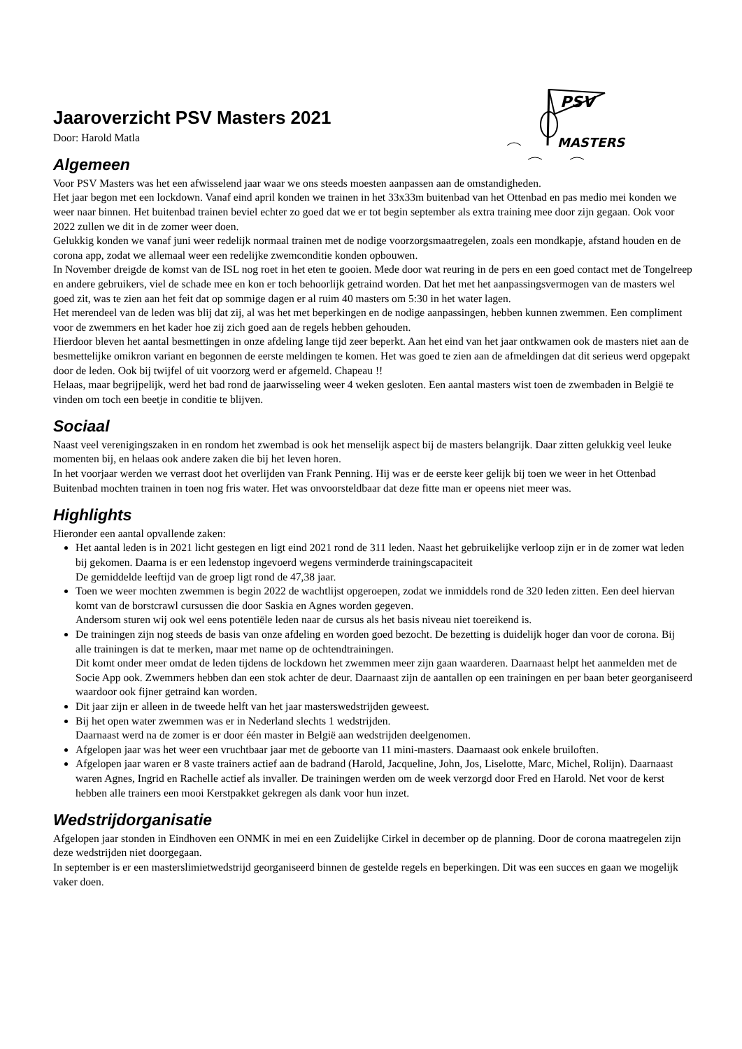PSV
MASTERS
Jaaroverzicht PSV Masters 2021
Door: Harold Matla
Algemeen
Voor PSV Masters was het een afwisselend jaar waar we ons steeds moesten aanpassen aan de omstandigheden.
Het jaar begon met een lockdown. Vanaf eind april konden we trainen in het 33x33m buitenbad van het Ottenbad en pas medio mei konden we weer naar binnen. Het buitenbad trainen beviel echter zo goed dat we er tot begin september als extra training mee door zijn gegaan. Ook voor 2022 zullen we dit in de zomer weer doen.
Gelukkig konden we vanaf juni weer redelijk normaal trainen met de nodige voorzorgsmaatregelen, zoals een mondkapje, afstand houden en de corona app, zodat we allemaal weer een redelijke zwemconditie konden opbouwen.
In November dreigde de komst van de ISL nog roet in het eten te gooien. Mede door wat reuring in de pers en een goed contact met de Tongelreep en andere gebruikers, viel de schade mee en kon er toch behoorlijk getraind worden. Dat het met het aanpassingsvermogen van de masters wel goed zit, was te zien aan het feit dat op sommige dagen er al ruim 40 masters om 5:30 in het water lagen.
Het merendeel van de leden was blij dat zij, al was het met beperkingen en de nodige aanpassingen, hebben kunnen zwemmen. Een compliment voor de zwemmers en het kader hoe zij zich goed aan de regels hebben gehouden.
Hierdoor bleven het aantal besmettingen in onze afdeling lange tijd zeer beperkt. Aan het eind van het jaar ontkwamen ook de masters niet aan de besmettelijke omikron variant en begonnen de eerste meldingen te komen. Het was goed te zien aan de afmeldingen dat dit serieus werd opgepakt door de leden. Ook bij twijfel of uit voorzorg werd er afgemeld. Chapeau !!
Helaas, maar begrijpelijk, werd het bad rond de jaarwisseling weer 4 weken gesloten. Een aantal masters wist toen de zwembaden in België te vinden om toch een beetje in conditie te blijven.
Sociaal
Naast veel verenigingszaken in en rondom het zwembad is ook het menselijk aspect bij de masters belangrijk. Daar zitten gelukkig veel leuke momenten bij, en helaas ook andere zaken die bij het leven horen.
In het voorjaar werden we verrast doot het overlijden van Frank Penning. Hij was er de eerste keer gelijk bij toen we weer in het Ottenbad Buitenbad mochten trainen in toen nog fris water. Het was onvoorsteldbaar dat deze fitte man er opeens niet meer was.
Highlights
Hieronder een aantal opvallende zaken:
Het aantal leden is in 2021 licht gestegen en ligt eind 2021 rond de 311 leden. Naast het gebruikelijke verloop zijn er in de zomer wat leden bij gekomen. Daarna is er een ledenstop ingevoerd wegens verminderde trainingscapaciteit
De gemiddelde leeftijd van de groep ligt rond de 47,38 jaar.
Toen we weer mochten zwemmen is begin 2022 de wachtlijst opgeroepen, zodat we inmiddels rond de 320 leden zitten. Een deel hiervan komt van de borstcrawl cursussen die door Saskia en Agnes worden gegeven.
Andersom sturen wij ook wel eens potentiële leden naar de cursus als het basis niveau niet toereikend is.
De trainingen zijn nog steeds de basis van onze afdeling en worden goed bezocht. De bezetting is duidelijk hoger dan voor de corona. Bij alle trainingen is dat te merken, maar met name op de ochtendtrainingen.
Dit komt onder meer omdat de leden tijdens de lockdown het zwemmen meer zijn gaan waarderen. Daarnaast helpt het aanmelden met de Socie App ook. Zwemmers hebben dan een stok achter de deur. Daarnaast zijn de aantallen op een trainingen en per baan beter georganiseerd waardoor ook fijner getraind kan worden.
Dit jaar zijn er alleen in de tweede helft van het jaar masterswedstrijden geweest.
Bij het open water zwemmen was er in Nederland slechts 1 wedstrijden.
Daarnaast werd na de zomer is er door één master in België aan wedstrijden deelgenomen.
Afgelopen jaar was het weer een vruchtbaar jaar met de geboorte van 11 mini-masters. Daarnaast ook enkele bruiloften.
Afgelopen jaar waren er 8 vaste trainers actief aan de badrand (Harold, Jacqueline, John, Jos, Liselotte, Marc, Michel, Rolijn). Daarnaast waren Agnes, Ingrid en Rachelle actief als invaller. De trainingen werden om de week verzorgd door Fred en Harold. Net voor de kerst hebben alle trainers een mooi Kerstpakket gekregen als dank voor hun inzet.
Wedstrijdorganisatie
Afgelopen jaar stonden in Eindhoven een ONMK in mei en een Zuidelijke Cirkel in december op de planning. Door de corona maatregelen zijn deze wedstrijden niet doorgegaan.
In september is er een masterslimietwedstrijd georganiseerd binnen de gestelde regels en beperkingen. Dit was een succes en gaan we mogelijk vaker doen.